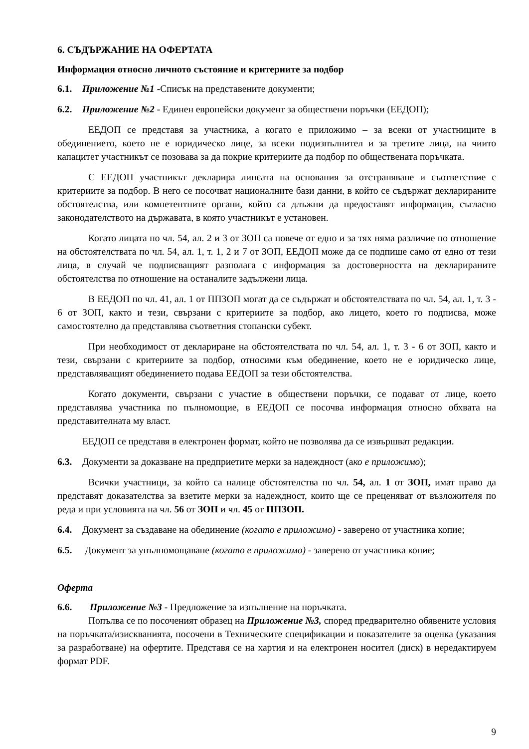6. СЪДЪРЖАНИЕ НА ОФЕРТАТА
Информация относно личното състояние и критериите за подбор
6.1. Приложение №1 -Списък на представените документи;
6.2. Приложение №2 - Единен европейски документ за обществени поръчки (ЕЕДОП);
ЕЕДОП се представя за участника, а когато е приложимо – за всеки от участниците в обединението, което не е юридическо лице, за всеки подизпълнител и за третите лица, на чиито капацитет участникът се позовава за да покрие критериите да подбор по обществената поръчката.
С ЕЕДОП участникът декларира липсата на основания за отстраняване и съответствие с критериите за подбор. В него се посочват националните бази данни, в който се съдържат декларираните обстоятелства, или компетентните органи, който са длъжни да предоставят информация, съгласно законодателството на държавата, в която участникът е установен.
Когато лицата по чл. 54, ал. 2 и 3 от ЗОП са повече от едно и за тях няма различие по отношение на обстоятелствата по чл. 54, ал. 1, т. 1, 2 и 7 от ЗОП, ЕЕДОП може да се подпише само от едно от тези лица, в случай че подписващият разполага с информация за достоверността на декларираните обстоятелства по отношение на останалите задължени лица.
В ЕЕДОП по чл. 41, ал. 1 от ППЗОП могат да се съдържат и обстоятелствата по чл. 54, ал. 1, т. 3 - 6 от ЗОП, както и тези, свързани с критериите за подбор, ако лицето, което го подписва, може самостоятелно да представлява съответния стопански субект.
При необходимост от деклариране на обстоятелствата по чл. 54, ал. 1, т. 3 - 6 от ЗОП, както и тези, свързани с критериите за подбор, относими към обединение, което не е юридическо лице, представляващият обединението подава ЕЕДОП за тези обстоятелства.
Когато документи, свързани с участие в обществени поръчки, се подават от лице, което представлява участника по пълномощие, в ЕЕДОП се посочва информация относно обхвата на представителната му власт.
ЕЕДОП се представя в електронен формат, който не позволява да се извършват редакции.
6.3. Документи за доказване на предприетите мерки за надеждност (ако е приложимо);
Всички участници, за който са налице обстоятелства по чл. 54, ал. 1 от ЗОП, имат право да представят доказателства за взетите мерки за надеждност, които ще се преценяват от възложителя по реда и при условията на чл. 56 от ЗОП и чл. 45 от ППЗОП.
6.4. Документ за създаване на обединение (когато е приложимо) - заверено от участника копие;
6.5. Документ за упълномощаване (когато е приложимо) - заверено от участника копие;
Оферта
6.6. Приложение №3 - Предложение за изпълнение на поръчката.
Попълва се по посоченият образец на Приложение №3, според предварително обявените условия на поръчката/изискванията, посочени в Техническите спецификации и показателите за оценка (указания за разработване) на офертите. Представя се на хартия и на електронен носител (диск) в нередактируем формат PDF.
9